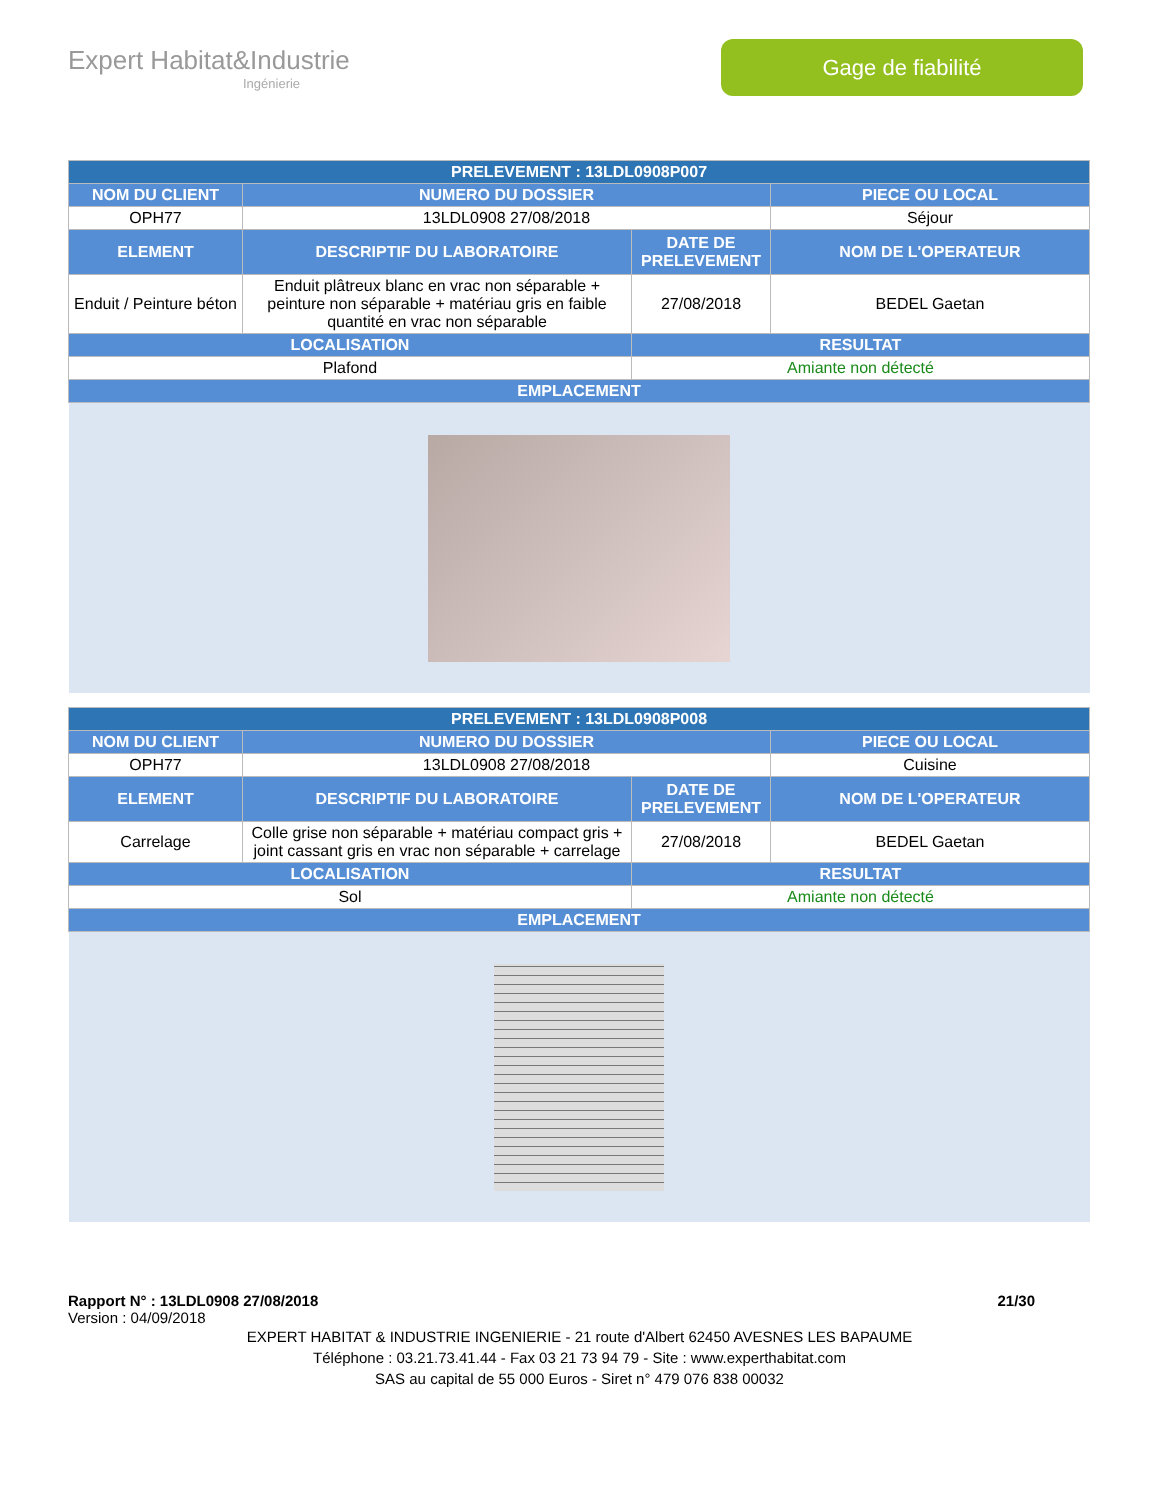Expert Habitat&Industrie
Ingénierie
Gage de fiabilité
| PRELEVEMENT : 13LDL0908P007 | | | |
| --- | --- | --- | --- |
| NOM DU CLIENT | NUMERO DU DOSSIER | | PIECE OU LOCAL |
| OPH77 | 13LDL0908 27/08/2018 | | Séjour |
| ELEMENT | DESCRIPTIF DU LABORATOIRE | DATE DE PRELEVEMENT | NOM DE L'OPERATEUR |
| Enduit / Peinture béton | Enduit plâtreux blanc en vrac non séparable + peinture non séparable + matériau gris en faible quantité en vrac non séparable | 27/08/2018 | BEDEL Gaetan |
| LOCALISATION | | RESULTAT | |
| Plafond | | Amiante non détecté | |
| EMPLACEMENT | | | |
| PRELEVEMENT : 13LDL0908P008 | | | |
| --- | --- | --- | --- |
| NOM DU CLIENT | NUMERO DU DOSSIER | | PIECE OU LOCAL |
| OPH77 | 13LDL0908 27/08/2018 | | Cuisine |
| ELEMENT | DESCRIPTIF DU LABORATOIRE | DATE DE PRELEVEMENT | NOM DE L'OPERATEUR |
| Carrelage | Colle grise non séparable + matériau compact gris + joint cassant gris en vrac non séparable + carrelage | 27/08/2018 | BEDEL Gaetan |
| LOCALISATION | | RESULTAT | |
| Sol | | Amiante non détecté | |
| EMPLACEMENT | | | |
Rapport N° : 13LDL0908 27/08/2018 21/30
Version : 04/09/2018
EXPERT HABITAT & INDUSTRIE INGENIERIE - 21 route d'Albert 62450 AVESNES LES BAPAUME
Téléphone : 03.21.73.41.44 - Fax 03 21 73 94 79 - Site : www.experthabitat.com
SAS au capital de 55 000 Euros - Siret n° 479 076 838 00032